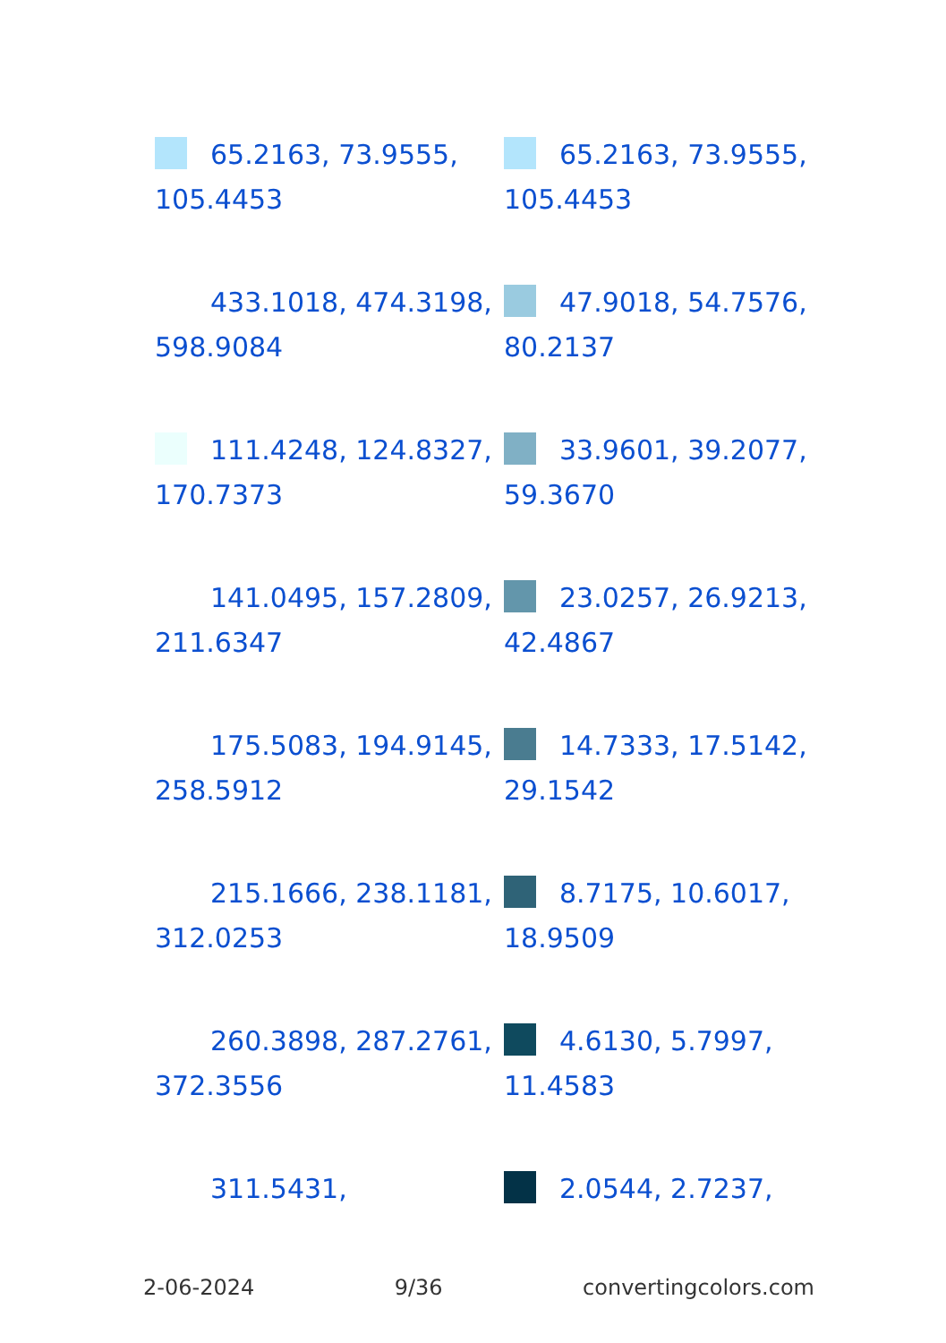65.2163, 73.9555, 105.4453
65.2163, 73.9555, 105.4453
433.1018, 474.3198, 598.9084
47.9018, 54.7576, 80.2137
111.4248, 124.8327, 170.7373
33.9601, 39.2077, 59.3670
141.0495, 157.2809, 211.6347
23.0257, 26.9213, 42.4867
175.5083, 194.9145, 258.5912
14.7333, 17.5142, 29.1542
215.1666, 238.1181, 312.0253
8.7175, 10.6017, 18.9509
260.3898, 287.2761, 372.3556
4.6130, 5.7997, 11.4583
311.5431,
2.0544, 2.7237,
2-06-2024 9/36 convertingcolors.com